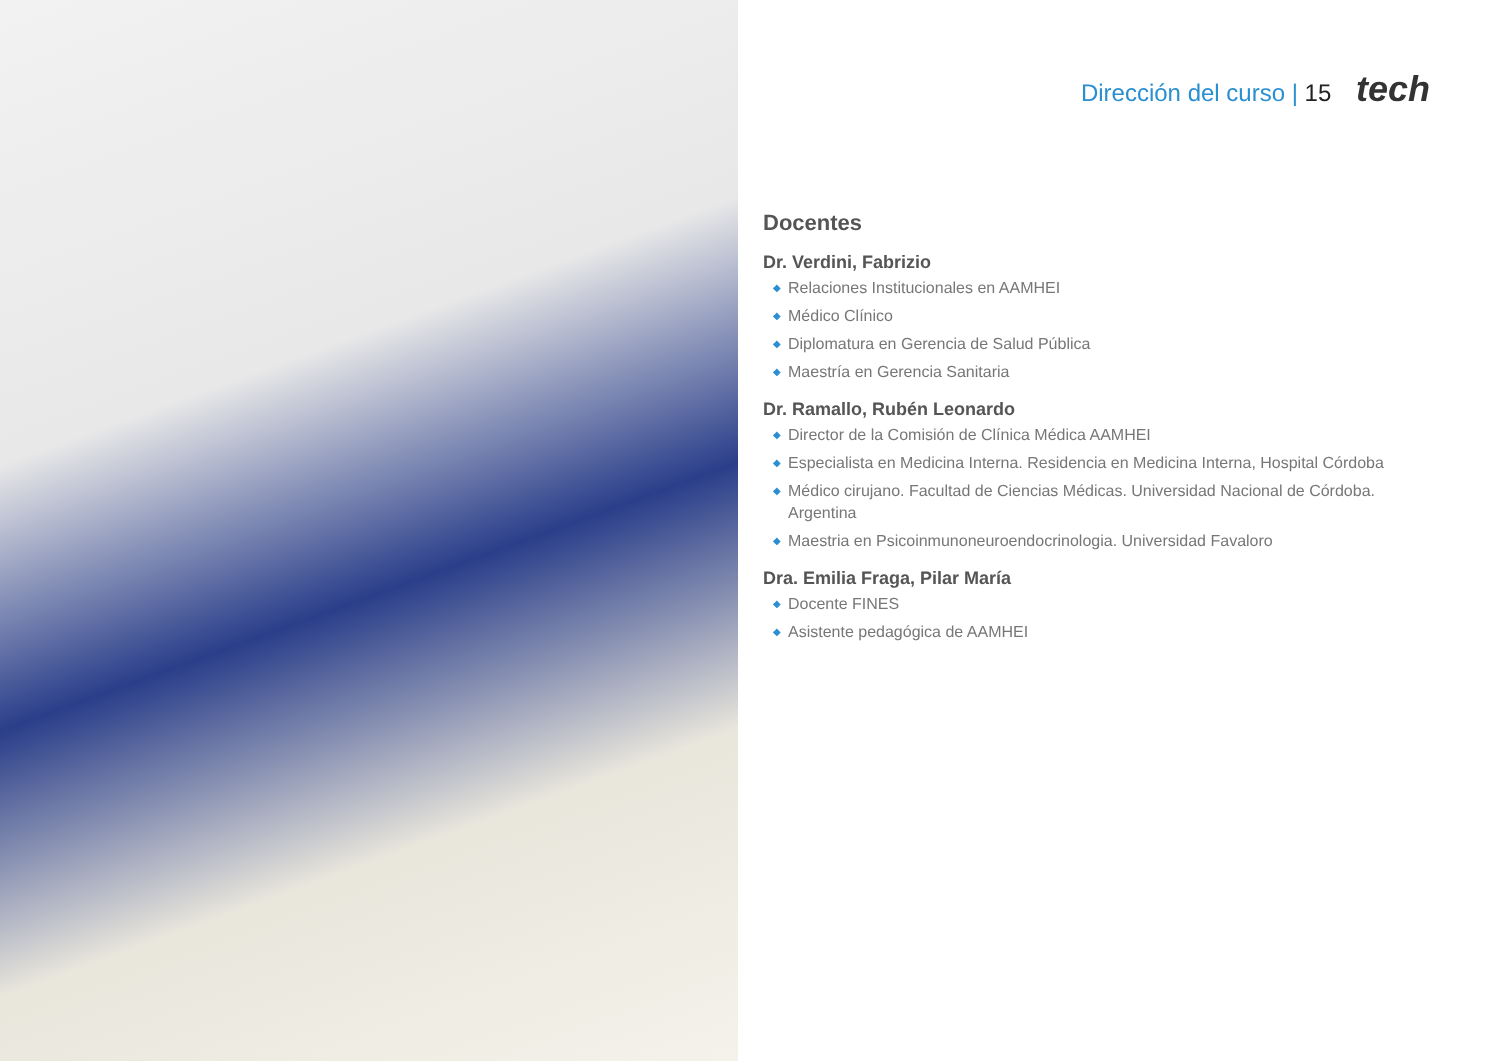Dirección del curso | 15 tech
Docentes
Dr. Verdini, Fabrizio
◆ Relaciones Institucionales en AAMHEI
◆ Médico Clínico
◆ Diplomatura en Gerencia de Salud Pública
◆ Maestría en Gerencia Sanitaria
Dr. Ramallo, Rubén Leonardo
◆ Director de la Comisión de Clínica Médica AAMHEI
◆ Especialista en Medicina Interna. Residencia en Medicina Interna, Hospital Córdoba
◆ Médico cirujano. Facultad de Ciencias Médicas. Universidad Nacional de Córdoba. Argentina
◆ Maestria en Psicoinmunoneuroendocrinologia. Universidad Favaloro
Dra. Emilia Fraga, Pilar María
◆ Docente FINES
◆ Asistente pedagógica de AAMHEI